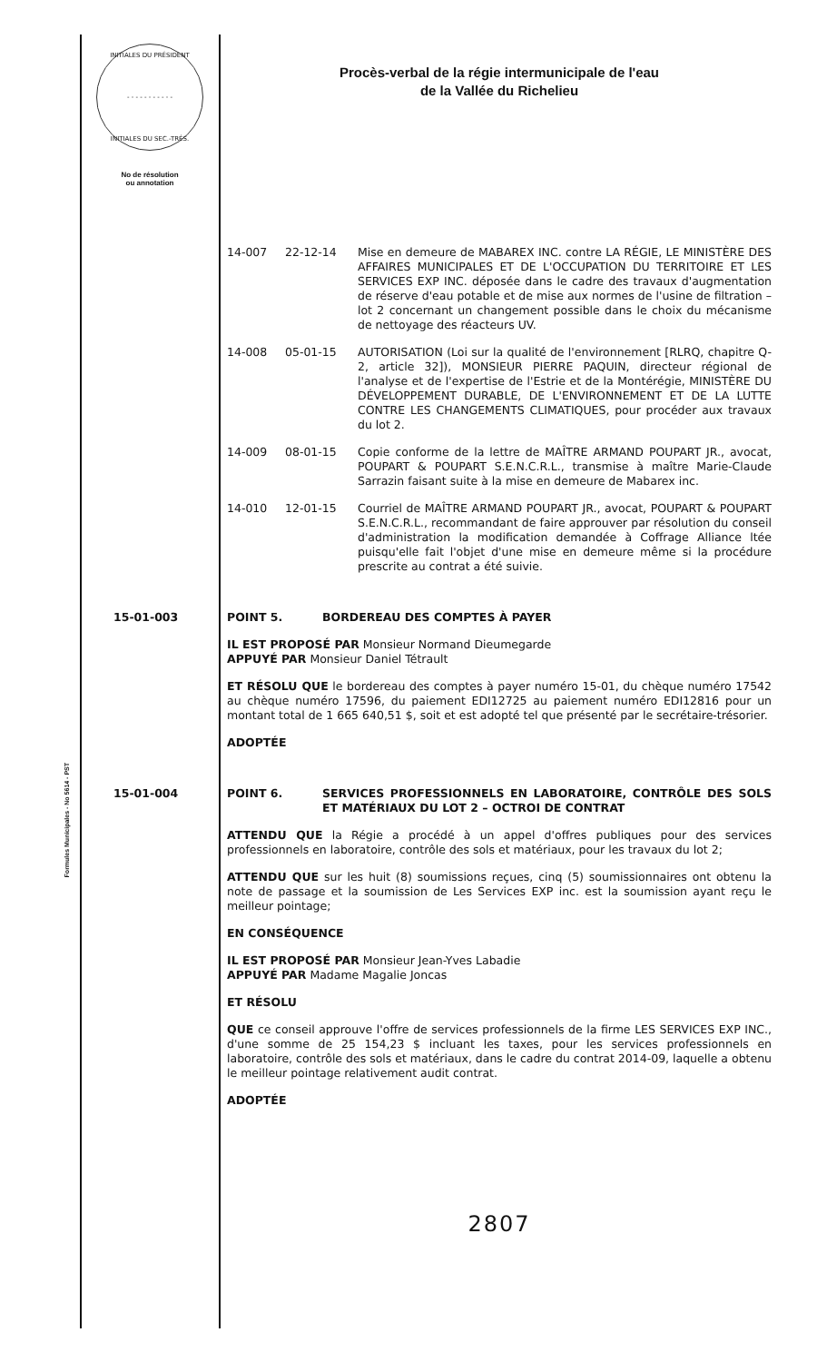Formules Municipales - No 5614 - PST
INITIALES DU PRÉSIDENT
- - - - - - - - - - -
INITIALES DU SEC.-TRÉS.
No de résolution
ou annotation
Procès-verbal de la régie intermunicipale de l'eau
de la Vallée du Richelieu
14-007 22-12-14 Mise en demeure de MABAREX INC. contre LA RÉGIE, LE MINISTÈRE DES AFFAIRES MUNICIPALES ET DE L'OCCUPATION DU TERRITOIRE ET LES SERVICES EXP INC. déposée dans le cadre des travaux d'augmentation de réserve d'eau potable et de mise aux normes de l'usine de filtration – lot 2 concernant un changement possible dans le choix du mécanisme de nettoyage des réacteurs UV.
14-008 05-01-15 AUTORISATION (Loi sur la qualité de l'environnement [RLRQ, chapitre Q-2, article 32]), MONSIEUR PIERRE PAQUIN, directeur régional de l'analyse et de l'expertise de l'Estrie et de la Montérégie, MINISTÈRE DU DÉVELOPPEMENT DURABLE, DE L'ENVIRONNEMENT ET DE LA LUTTE CONTRE LES CHANGEMENTS CLIMATIQUES, pour procéder aux travaux du lot 2.
14-009 08-01-15 Copie conforme de la lettre de MAÎTRE ARMAND POUPART JR., avocat, POUPART & POUPART S.E.N.C.R.L., transmise à maître Marie-Claude Sarrazin faisant suite à la mise en demeure de Mabarex inc.
14-010 12-01-15 Courriel de MAÎTRE ARMAND POUPART JR., avocat, POUPART & POUPART S.E.N.C.R.L., recommandant de faire approuver par résolution du conseil d'administration la modification demandée à Coffrage Alliance ltée puisqu'elle fait l'objet d'une mise en demeure même si la procédure prescrite au contrat a été suivie.
15-01-003
POINT 5. BORDEREAU DES COMPTES À PAYER
IL EST PROPOSÉ PAR Monsieur Normand Dieumegarde
APPUYÉ PAR Monsieur Daniel Tétrault
ET RÉSOLU QUE le bordereau des comptes à payer numéro 15-01, du chèque numéro 17542 au chèque numéro 17596, du paiement EDI12725 au paiement numéro EDI12816 pour un montant total de 1 665 640,51 $, soit et est adopté tel que présenté par le secrétaire-trésorier.
ADOPTÉE
15-01-004
POINT 6. SERVICES PROFESSIONNELS EN LABORATOIRE, CONTRÔLE DES SOLS ET MATÉRIAUX DU LOT 2 – OCTROI DE CONTRAT
ATTENDU QUE la Régie a procédé à un appel d'offres publiques pour des services professionnels en laboratoire, contrôle des sols et matériaux, pour les travaux du lot 2;
ATTENDU QUE sur les huit (8) soumissions reçues, cinq (5) soumissionnaires ont obtenu la note de passage et la soumission de Les Services EXP inc. est la soumission ayant reçu le meilleur pointage;
EN CONSÉQUENCE
IL EST PROPOSÉ PAR Monsieur Jean-Yves Labadie
APPUYÉ PAR Madame Magalie Joncas
ET RÉSOLU
QUE ce conseil approuve l'offre de services professionnels de la firme LES SERVICES EXP INC., d'une somme de 25 154,23 $ incluant les taxes, pour les services professionnels en laboratoire, contrôle des sols et matériaux, dans le cadre du contrat 2014-09, laquelle a obtenu le meilleur pointage relativement audit contrat.
ADOPTÉE
2807